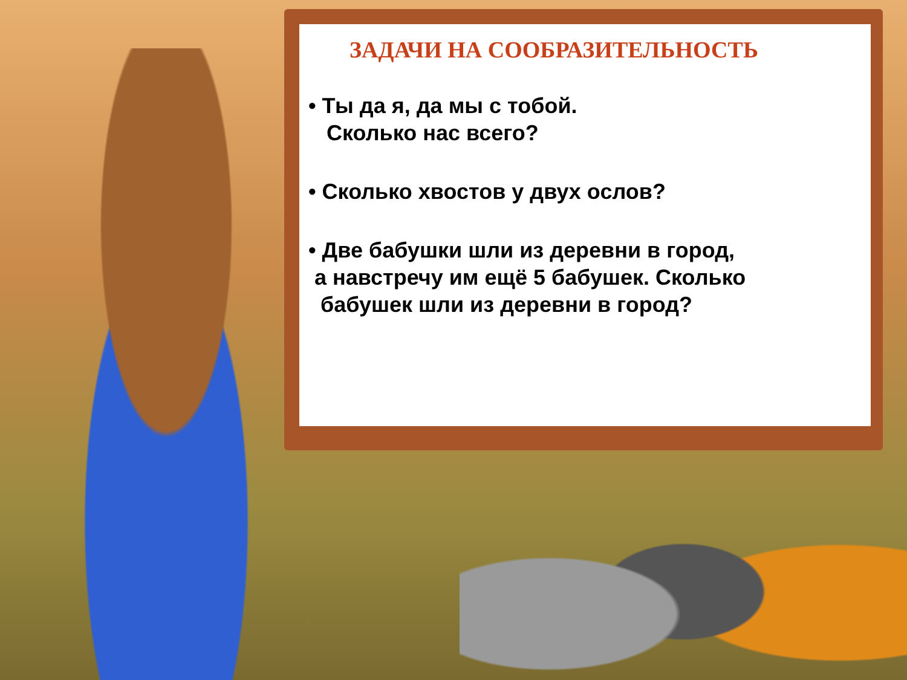ЗАДАЧИ НА СООБРАЗИТЕЛЬНОСТЬ
• Ты да я, да мы с тобой.
Сколько нас всего?
• Сколько хвостов у двух ослов?
• Две бабушки шли из деревни в город,
а навстречу им ещё 5 бабушек. Сколько
бабушек шли из деревни в город?